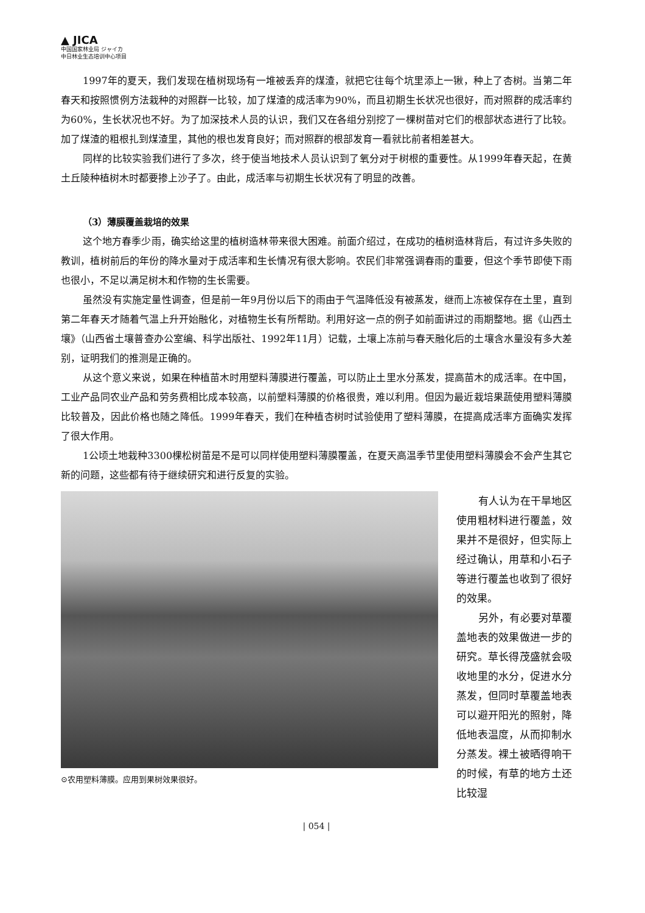▲ JICA
中国国家林业局 ジャイカ
中日林业生态培训中心项目
1997年的夏天，我们发现在植树现场有一堆被丢弃的煤渣，就把它往每个坑里添上一锹，种上了杏树。当第二年春天和按照惯例方法栽种的对照群一比较，加了煤渣的成活率为90%，而且初期生长状况也很好，而对照群的成活率约为60%，生长状况也不好。为了加深技术人员的认识，我们又在各组分别挖了一棵树苗对它们的根部状态进行了比较。加了煤渣的粗根扎到煤渣里，其他的根也发育良好；而对照群的根部发育一看就比前者相差甚大。
同样的比较实验我们进行了多次，终于使当地技术人员认识到了氧分对于树根的重要性。从1999年春天起，在黄土丘陵种植树木时都要掺上沙子了。由此，成活率与初期生长状况有了明显的改善。
（3）薄膜覆盖栽培的效果
这个地方春季少雨，确实给这里的植树造林带来很大困难。前面介绍过，在成功的植树造林背后，有过许多失败的教训，植树前后的年份的降水量对于成活率和生长情况有很大影响。农民们非常强调春雨的重要，但这个季节即使下雨也很小，不足以满足树木和作物的生长需要。
虽然没有实施定量性调查，但是前一年9月份以后下的雨由于气温降低没有被蒸发，继而上冻被保存在土里，直到第二年春天才随着气温上升开始融化，对植物生长有所帮助。利用好这一点的例子如前面讲过的雨期整地。据《山西土壤》（山西省土壤普查办公室编、科学出版社、1992年11月）记载，土壤上冻前与春天融化后的土壤含水量没有多大差别，证明我们的推测是正确的。
从这个意义来说，如果在种植苗木时用塑料薄膜进行覆盖，可以防止土里水分蒸发，提高苗木的成活率。在中国，工业产品同农业产品和劳务费相比成本较高，以前塑料薄膜的价格很贵，难以利用。但因为最近栽培果蔬使用塑料薄膜比较普及，因此价格也随之降低。1999年春天，我们在种植杏树时试验使用了塑料薄膜，在提高成活率方面确实发挥了很大作用。
1公顷土地栽种3300棵松树苗是不是可以同样使用塑料薄膜覆盖，在夏天高温季节里使用塑料薄膜会不会产生其它新的问题，这些都有待于继续研究和进行反复的实验。
⊙农用塑料薄膜。应用到果树效果很好。
有人认为在干旱地区使用粗材料进行覆盖，效果并不是很好，但实际上经过确认，用草和小石子等进行覆盖也收到了很好的效果。
另外，有必要对草覆盖地表的效果做进一步的研究。草长得茂盛就会吸收地里的水分，促进水分蒸发，但同时草覆盖地表可以避开阳光的照射，降低地表温度，从而抑制水分蒸发。裸土被晒得响干的时候，有草的地方土还比较湿
| 054 |